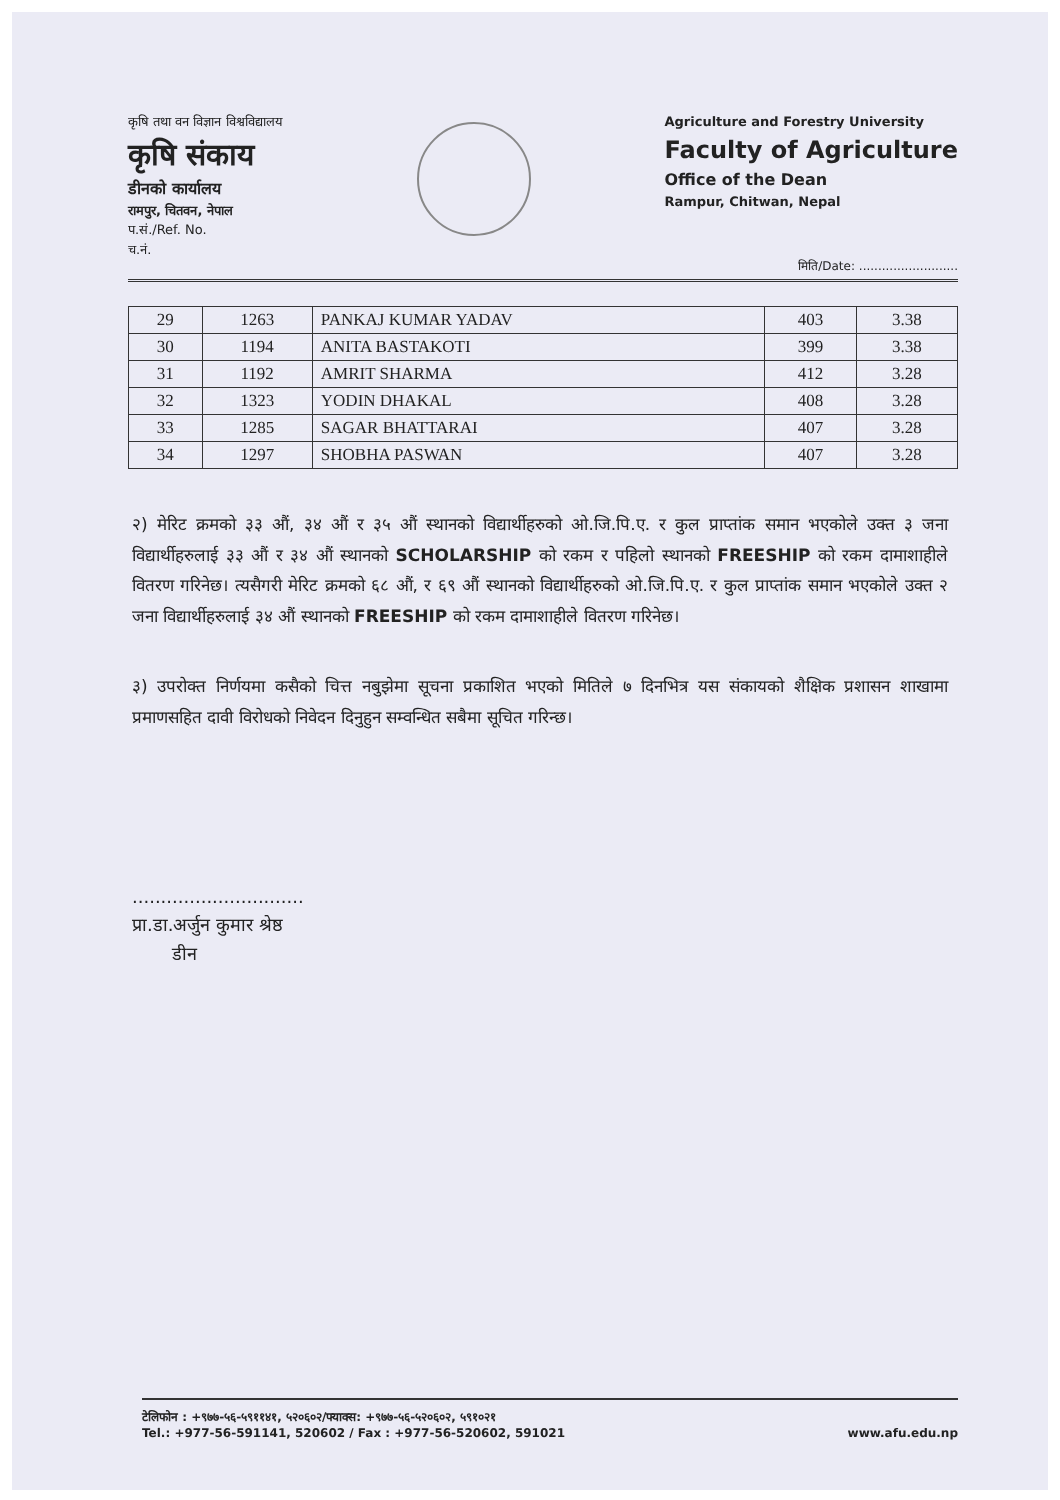कृषि तथा वन विज्ञान विश्वविद्यालय
कृषि संकाय
डीनको कार्यालय
रामपुर, चितवन, नेपाल
प.सं./Ref. No.
च.नं.
Agriculture and Forestry University
Faculty of Agriculture
Office of the Dean
Rampur, Chitwan, Nepal
मिति/Date: ..........................
| 29 | 1263 | PANKAJ KUMAR YADAV | 403 | 3.38 |
| 30 | 1194 | ANITA BASTAKOTI | 399 | 3.38 |
| 31 | 1192 | AMRIT SHARMA | 412 | 3.28 |
| 32 | 1323 | YODIN DHAKAL | 408 | 3.28 |
| 33 | 1285 | SAGAR BHATTARAI | 407 | 3.28 |
| 34 | 1297 | SHOBHA PASWAN | 407 | 3.28 |
२) मेरिट क्रमको ३३ औं, ३४ औं र ३५ औं स्थानको विद्यार्थीहरुको ओ.जि.पि.ए. र कुल प्राप्तांक समान भएकोले उक्त ३ जना विद्यार्थीहरुलाई ३३ औं र ३४ औं स्थानको SCHOLARSHIP को रकम र पहिलो स्थानको FREESHIP को रकम दामाशाहीले वितरण गरिनेछ। त्यसैगरी मेरिट क्रमको ६८ औं, र ६९ औं स्थानको विद्यार्थीहरुको ओ.जि.पि.ए. र कुल प्राप्तांक समान भएकोले उक्त २ जना विद्यार्थीहरुलाई ३४ औं स्थानको FREESHIP को रकम दामाशाहीले वितरण गरिनेछ।
३) उपरोक्त निर्णयमा कसैको चित्त नबुझेमा सूचना प्रकाशित भएको मितिले ७ दिनभित्र यस संकायको शैक्षिक प्रशासन शाखामा प्रमाणसहित दावी विरोधको निवेदन दिनुहुन सम्वन्धित सबैमा सूचित गरिन्छ।
..............................
प्रा.डा.अर्जुन कुमार श्रेष्ठ
डीन
टेलिफोन : +९७७-५६-५९११४१, ५२०६०२/फ्याक्स: +९७७-५६-५२०६०२, ५९१०२१
Tel.: +977-56-591141, 520602 / Fax : +977-56-520602, 591021
www.afu.edu.np